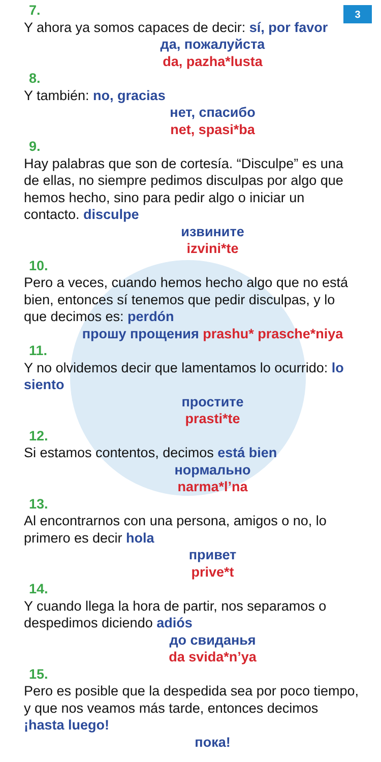3
7.
Y ahora ya somos capaces de decir: sí, por favor
да, пожалуйста
da, pazha*lusta
8.
Y también: no, gracias
нет, спасибо
net, spasi*ba
9.
Hay palabras que son de cortesía. “Disculpe” es una de ellas, no siempre pedimos disculpas por algo que hemos hecho, sino para pedir algo o iniciar un contacto. disculpe
извините
izvini*te
10.
Pero a veces, cuando hemos hecho algo que no está bien, entonces sí tenemos que pedir disculpas, y lo que decimos es: perdón
прошу прощения prashu* prasche*niya
11.
Y no olvidemos decir que lamentamos lo ocurrido: lo siento
простите
prasti*te
12.
Si estamos contentos, decimos está bien
нормально
narma*l’na
13.
Al encontrarnos con una persona, amigos o no, lo primero es decir hola
привет
prive*t
14.
Y cuando llega la hora de partir, nos separamos o despedimos diciendo adiós
до свиданья
da svida*n’ya
15.
Pero es posible que la despedida sea por poco tiempo, y que nos veamos más tarde, entonces decimos ¡hasta luego!
пока!